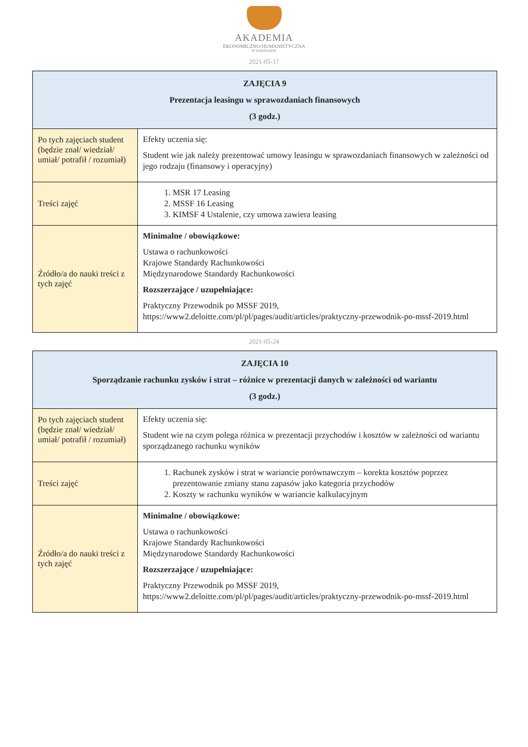AKADEMIA
EKONOMICZNO-HUMANISTYCZNA
W WARSZAWIE
2021-05-17
| ZAJĘCIA 9 Prezentacja leasingu w sprawozdaniach finansowych (3 godz.) | |
| --- | --- |
| Po tych zajęciach student (będzie znał/ wiedział/ umiał/ potrafił / rozumiał) | Efekty uczenia się: Student wie jak należy prezentować umowy leasingu w sprawozdaniach finansowych w zależności od jego rodzaju (finansowy i operacyjny) |
| Treści zajęć | 1. MSR 17 Leasing 2. MSSF 16 Leasing 3. KIMSF 4 Ustalenie, czy umowa zawiera leasing |
| Źródło/a do nauki treści z tych zajęć | Minimalne / obowiązkowe: Ustawa o rachunkowości Krajowe Standardy Rachunkowości Międzynarodowe Standardy Rachunkowości Rozszerzające / uzupełniające: Praktyczny Przewodnik po MSSF 2019, https://www2.deloitte.com/pl/pl/pages/audit/articles/praktyczny-przewodnik-po-mssf-2019.html |
2021-05-24
| ZAJĘCIA 10 Sporządzanie rachunku zysków i strat – różnice w prezentacji danych w zależności od wariantu (3 godz.) | |
| --- | --- |
| Po tych zajęciach student (będzie znał/ wiedział/ umiał/ potrafił / rozumiał) | Efekty uczenia się: Student wie na czym polega różnica w prezentacji przychodów i kosztów w zależności od wariantu sporządzanego rachunku wyników |
| Treści zajęć | 1. Rachunek zysków i strat w wariancie porównawczym – korekta kosztów poprzez prezentowanie zmiany stanu zapasów jako kategoria przychodów 2. Koszty w rachunku wyników w wariancie kalkulacyjnym |
| Źródło/a do nauki treści z tych zajęć | Minimalne / obowiązkowe: Ustawa o rachunkowości Krajowe Standardy Rachunkowości Międzynarodowe Standardy Rachunkowości Rozszerzające / uzupełniające: Praktyczny Przewodnik po MSSF 2019, https://www2.deloitte.com/pl/pl/pages/audit/articles/praktyczny-przewodnik-po-mssf-2019.html |